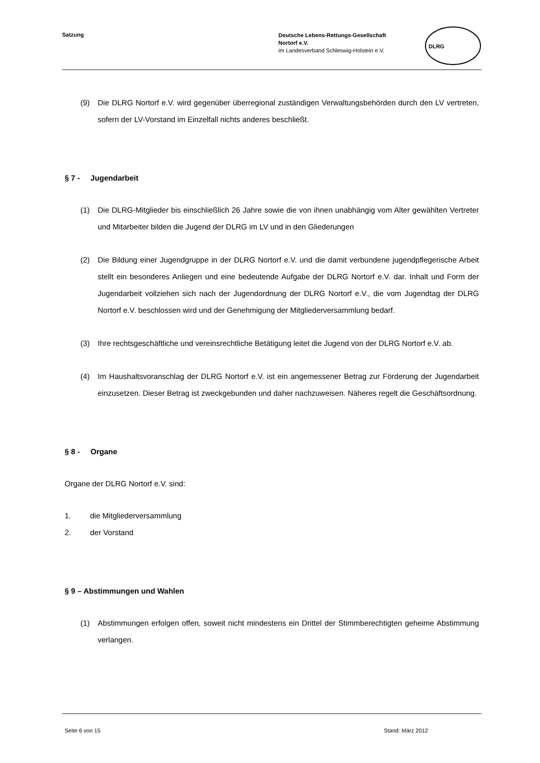Satzung
Deutsche Lebens-Rettungs-Gesellschaft
Nortorf e.V.
im Landesverband Schleswig-Holstein e.V.
DLRG
(9) Die DLRG Nortorf e.V. wird gegenüber überregional zuständigen Verwaltungsbehörden durch den LV vertreten, sofern der LV-Vorstand im Einzelfall nichts anderes beschließt.
§ 7 - Jugendarbeit
(1) Die DLRG-Mitglieder bis einschließlich 26 Jahre sowie die von ihnen unabhängig vom Alter gewählten Vertreter und Mitarbeiter bilden die Jugend der DLRG im LV und in den Gliederungen
(2) Die Bildung einer Jugendgruppe in der DLRG Nortorf e.V. und die damit verbundene jugendpflegerische Arbeit stellt ein besonderes Anliegen und eine bedeutende Aufgabe der DLRG Nortorf e.V. dar. Inhalt und Form der Jugendarbeit vollziehen sich nach der Jugendordnung der DLRG Nortorf e.V., die vom Jugendtag der DLRG Nortorf e.V. beschlossen wird und der Genehmigung der Mitgliederversammlung bedarf.
(3) Ihre rechtsgeschäftliche und vereinsrechtliche Betätigung leitet die Jugend von der DLRG Nortorf e.V. ab.
(4) Im Haushaltsvoranschlag der DLRG Nortorf e.V. ist ein angemessener Betrag zur Förderung der Jugendarbeit einzusetzen. Dieser Betrag ist zweckgebunden und daher nachzuweisen. Näheres regelt die Geschäftsordnung.
§ 8 - Organe
Organe der DLRG Nortorf e.V. sind:
1. die Mitgliederversammlung
2. der Vorstand
§ 9 – Abstimmungen und Wahlen
(1) Abstimmungen erfolgen offen, soweit nicht mindestens ein Drittel der Stimmberechtigten geheime Abstimmung verlangen.
Seite 6 von 15 Stand: März 2012